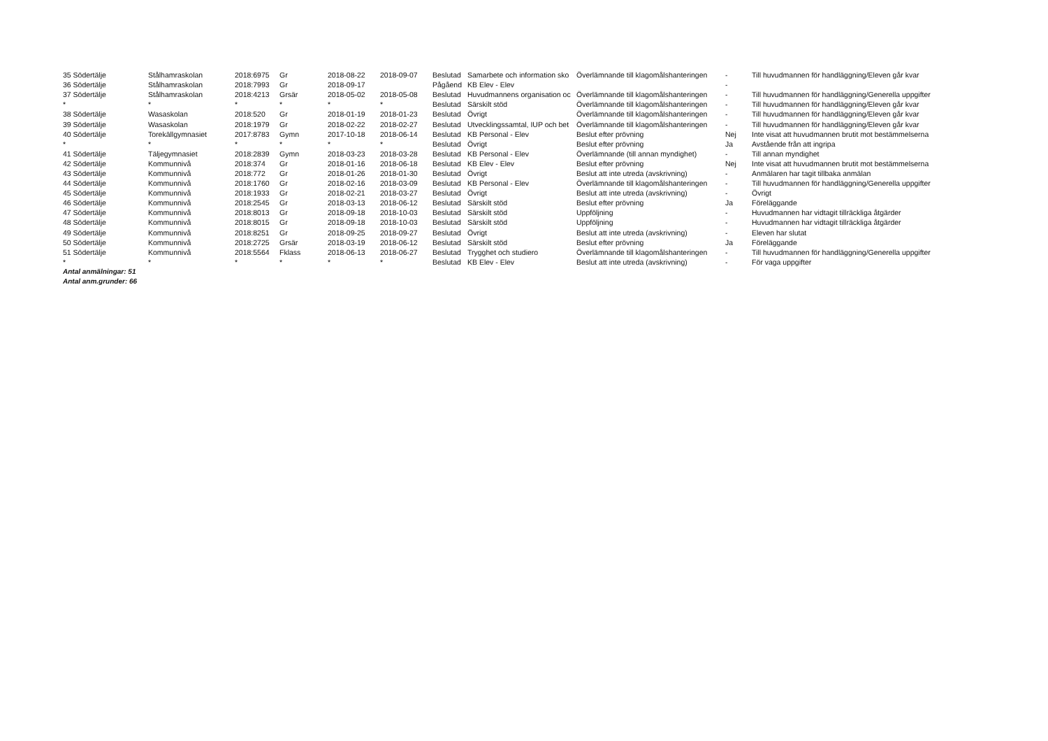| 35 Södertälje | Stålhamraskolan | 2018:6975 | Gr | 2018-08-22 | 2018-09-07 | Beslutad | Samarbete och information sko | Överlämnande till klagomålshanteringen | - | Till huvudmannen för handläggning/Eleven går kvar |
| 36 Södertälje | Stålhamraskolan | 2018:7993 | Gr | 2018-09-17 | | Pågåend | KB Elev - Elev | | - | |
| 37 Södertälje | Stålhamraskolan | 2018:4213 | Grsär | 2018-05-02 | 2018-05-08 | Beslutad | Huvudmannens organisation oc | Överlämnande till klagomålshanteringen | - | Till huvudmannen för handläggning/Generella uppgifter |
| * | * | * | * | * | * | Beslutad | Särskilt stöd | Överlämnande till klagomålshanteringen | - | Till huvudmannen för handläggning/Eleven går kvar |
| 38 Södertälje | Wasaskolan | 2018:520 | Gr | 2018-01-19 | 2018-01-23 | Beslutad | Övrigt | Överlämnande till klagomålshanteringen | - | Till huvudmannen för handläggning/Eleven går kvar |
| 39 Södertälje | Wasaskolan | 2018:1979 | Gr | 2018-02-22 | 2018-02-27 | Beslutad | Utvecklingssamtal, IUP och bet | Överlämnande till klagomålshanteringen | - | Till huvudmannen för handläggning/Eleven går kvar |
| 40 Södertälje | Torekällgymnasiet | 2017:8783 | Gymn | 2017-10-18 | 2018-06-14 | Beslutad | KB Personal - Elev | Beslut efter prövning | Nej | Inte visat att huvudmannen brutit mot bestämmelserna |
| * | * | * | * | * | * | Beslutad | Övrigt | Beslut efter prövning | Ja | Avstående från att ingripa |
| 41 Södertälje | Täljegymnasiet | 2018:2839 | Gymn | 2018-03-23 | 2018-03-28 | Beslutad | KB Personal - Elev | Överlämnande (till annan myndighet) | - | Till annan myndighet |
| 42 Södertälje | Kommunnivå | 2018:374 | Gr | 2018-01-16 | 2018-06-18 | Beslutad | KB Elev - Elev | Beslut efter prövning | Nej | Inte visat att huvudmannen brutit mot bestämmelserna |
| 43 Södertälje | Kommunnivå | 2018:772 | Gr | 2018-01-26 | 2018-01-30 | Beslutad | Övrigt | Beslut att inte utreda (avskrivning) | - | Anmälaren har tagit tillbaka anmälan |
| 44 Södertälje | Kommunnivå | 2018:1760 | Gr | 2018-02-16 | 2018-03-09 | Beslutad | KB Personal - Elev | Överlämnande till klagomålshanteringen | - | Till huvudmannen för handläggning/Generella uppgifter |
| 45 Södertälje | Kommunnivå | 2018:1933 | Gr | 2018-02-21 | 2018-03-27 | Beslutad | Övrigt | Beslut att inte utreda (avskrivning) | - | Övrigt |
| 46 Södertälje | Kommunnivå | 2018:2545 | Gr | 2018-03-13 | 2018-06-12 | Beslutad | Särskilt stöd | Beslut efter prövning | Ja | Föreläggande |
| 47 Södertälje | Kommunnivå | 2018:8013 | Gr | 2018-09-18 | 2018-10-03 | Beslutad | Särskilt stöd | Uppföljning | - | Huvudmannen har vidtagit tillräckliga åtgärder |
| 48 Södertälje | Kommunnivå | 2018:8015 | Gr | 2018-09-18 | 2018-10-03 | Beslutad | Särskilt stöd | Uppföljning | - | Huvudmannen har vidtagit tillräckliga åtgärder |
| 49 Södertälje | Kommunnivå | 2018:8251 | Gr | 2018-09-25 | 2018-09-27 | Beslutad | Övrigt | Beslut att inte utreda (avskrivning) | - | Eleven har slutat |
| 50 Södertälje | Kommunnivå | 2018:2725 | Grsär | 2018-03-19 | 2018-06-12 | Beslutad | Särskilt stöd | Beslut efter prövning | Ja | Föreläggande |
| 51 Södertälje | Kommunnivå | 2018:5564 | Fklass | 2018-06-13 | 2018-06-27 | Beslutad | Trygghet och studiero | Överlämnande till klagomålshanteringen | - | Till huvudmannen för handläggning/Generella uppgifter |
| * | * | * | * | * | * | Beslutad | KB Elev - Elev | Beslut att inte utreda (avskrivning) | - | För vaga uppgifter |
Antal anmälningar: 51
Antal anm.grunder: 66